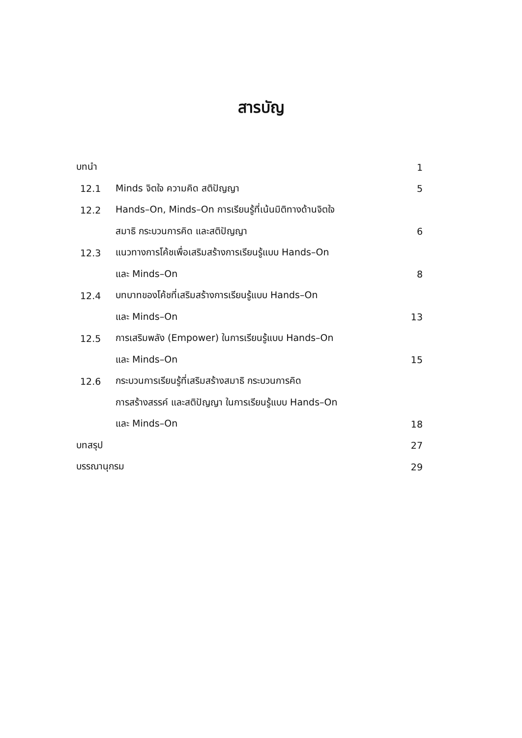สารบัญ
| บทนำ | | 1 |
| 12.1 | Minds จิตใจ ความคิด สติปัญญา | 5 |
| 12.2 | Hands–On, Minds–On การเรียนรู้ที่เน้นมิติทางด้านจิตใจ | |
| | สมาธิ กระบวนการคิด และสติปัญญา | 6 |
| 12.3 | แนวทางการโค้ชเพื่อเสริมสร้างการเรียนรู้แบบ Hands–On | |
| | และ Minds–On | 8 |
| 12.4 | บทบาทของโค้ชที่เสริมสร้างการเรียนรู้แบบ Hands–On | |
| | และ Minds–On | 13 |
| 12.5 | การเสริมพลัง (Empower) ในการเรียนรู้แบบ Hands–On | |
| | และ Minds–On | 15 |
| 12.6 | กระบวนการเรียนรู้ที่เสริมสร้างสมาธิ กระบวนการคิด | |
| | การสร้างสรรค์ และสติปัญญา ในการเรียนรู้แบบ Hands–On | |
| | และ Minds–On | 18 |
| บทสรุป | | 27 |
| บรรณานุกรม | | 29 |